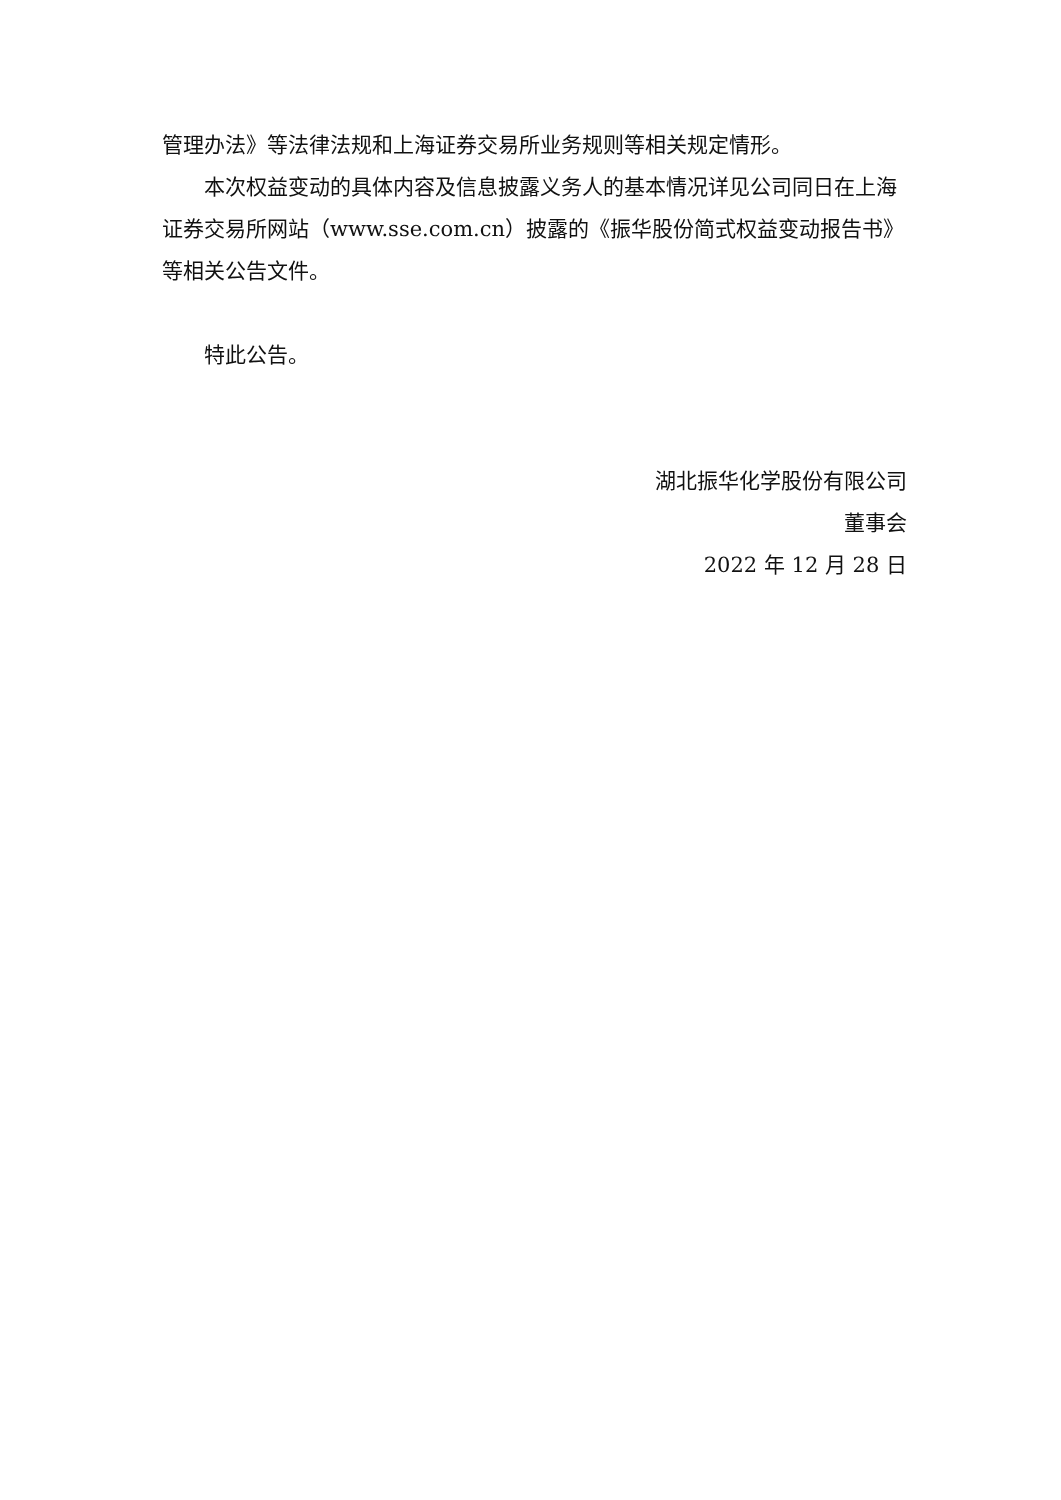管理办法》等法律法规和上海证券交易所业务规则等相关规定情形。
本次权益变动的具体内容及信息披露义务人的基本情况详见公司同日在上海证券交易所网站（www.sse.com.cn）披露的《振华股份简式权益变动报告书》等相关公告文件。
特此公告。
湖北振华化学股份有限公司
董事会
2022 年 12 月 28 日